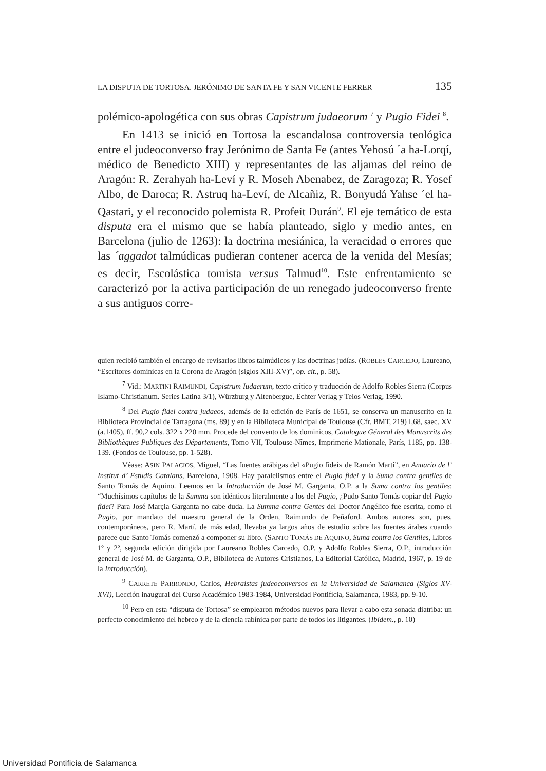LA DISPUTA DE TORTOSA. JERÓNIMO DE SANTA FE Y SAN VICENTE FERRER 135
polémico-apologética con sus obras Capistrum judaeorum <sup>7</sup> y Pugio Fidei <sup>8</sup>.
En 1413 se inició en Tortosa la escandalosa controversia teológica entre el judeoconverso fray Jerónimo de Santa Fe (antes Yehosú ´a ha-Lorqí, médico de Benedicto XIII) y representantes de las aljamas del reino de Aragón: R. Zerahyah ha-Leví y R. Moseh Abenabez, de Zaragoza; R. Yosef Albo, de Daroca; R. Astruq ha-Leví, de Alcañiz, R. Bonyudá Yahse ´el ha-Qastari, y el reconocido polemista R. Profeit Durán<sup>9</sup>. El eje temático de esta disputa era el mismo que se había planteado, siglo y medio antes, en Barcelona (julio de 1263): la doctrina mesiánica, la veracidad o errores que las ´aggadot talmúdicas pudieran contener acerca de la venida del Mesías; es decir, Escolástica tomista versus Talmud<sup>10</sup>. Este enfrentamiento se caracterizó por la activa participación de un renegado judeoconverso frente a sus antiguos corre-
quien recibió también el encargo de revisarlos libros talmúdicos y las doctrinas judías. (ROBLES CARCEDO, Laureano, “Escritores dominicas en la Corona de Aragón (siglos XIII-XV)”, op. cit., p. 58).
<sup>7</sup> Vid.: MARTINI RAIMUNDI, Capistrum Iudaerum, texto crítico y traducción de Adolfo Robles Sierra (Corpus Islamo-Christianum. Series Latina 3/1), Würzburg y Altenbergue, Echter Verlag y Telos Verlag, 1990.
<sup>8</sup> Del Pugio fidei contra judaeos, además de la edición de París de 1651, se conserva un manuscrito en la Biblioteca Provincial de Tarragona (ms. 89) y en la Biblioteca Municipal de Toulouse (Cfr. BMT, 219) I,68, saec. XV (a.1405), ff. 90,2 cols. 322 x 220 mm. Procede del convento de los dominicos, Catalogue Géneral des Manuscrits des Bibliothèques Publiques des Départements, Tomo VII, Toulouse-Nîmes, Imprimerie Mationale, París, 1185, pp. 138-139. (Fondos de Toulouse, pp. 1-528).
Véase: ASIN PALACIOS, Miguel, “Las fuentes arábigas del «Pugio fidei» de Ramón Martí”, en Anuario de l’ Institut d’ Estudis Catalans, Barcelona, 1908. Hay paralelismos entre el Pugio fidei y la Suma contra gentiles de Santo Tomás de Aquino. Leemos en la Introducción de José M. Garganta, O.P. a la Suma contra los gentiles: “Muchísimos capítulos de la Summa son idénticos literalmente a los del Pugio, ¿Pudo Santo Tomás copiar del Pugio fidei? Para José Marçia Garganta no cabe duda. La Summa contra Gentes del Doctor Angélico fue escrita, como el Pugio, por mandato del maestro general de la Orden, Raimundo de Peñaford. Ambos autores son, pues, contemporáneos, pero R. Martí, de más edad, llevaba ya largos años de estudio sobre las fuentes árabes cuando parece que Santo Tomás comenzó a componer su libro. (SANTO TOMÁS DE AQUINO, Suma contra los Gentiles, Libros 1º y 2º, segunda edición dirigida por Laureano Robles Carcedo, O.P. y Adolfo Robles Sierra, O.P., introducción general de José M. de Garganta, O.P., Biblioteca de Autores Cristianos, La Editorial Católica, Madrid, 1967, p. 19 de la Introducción).
<sup>9</sup> CARRETE PARRONDO, Carlos, Hebraistas judeoconversos en la Universidad de Salamanca (Siglos XV-XVI), Lección inaugural del Curso Académico 1983-1984, Universidad Pontificia, Salamanca, 1983, pp. 9-10.
<sup>10</sup> Pero en esta “disputa de Tortosa” se emplearon métodos nuevos para llevar a cabo esta sonada diatriba: un perfecto conocimiento del hebreo y de la ciencia rabínica por parte de todos los litigantes. (Ibidem., p. 10)
Universidad Pontificia de Salamanca